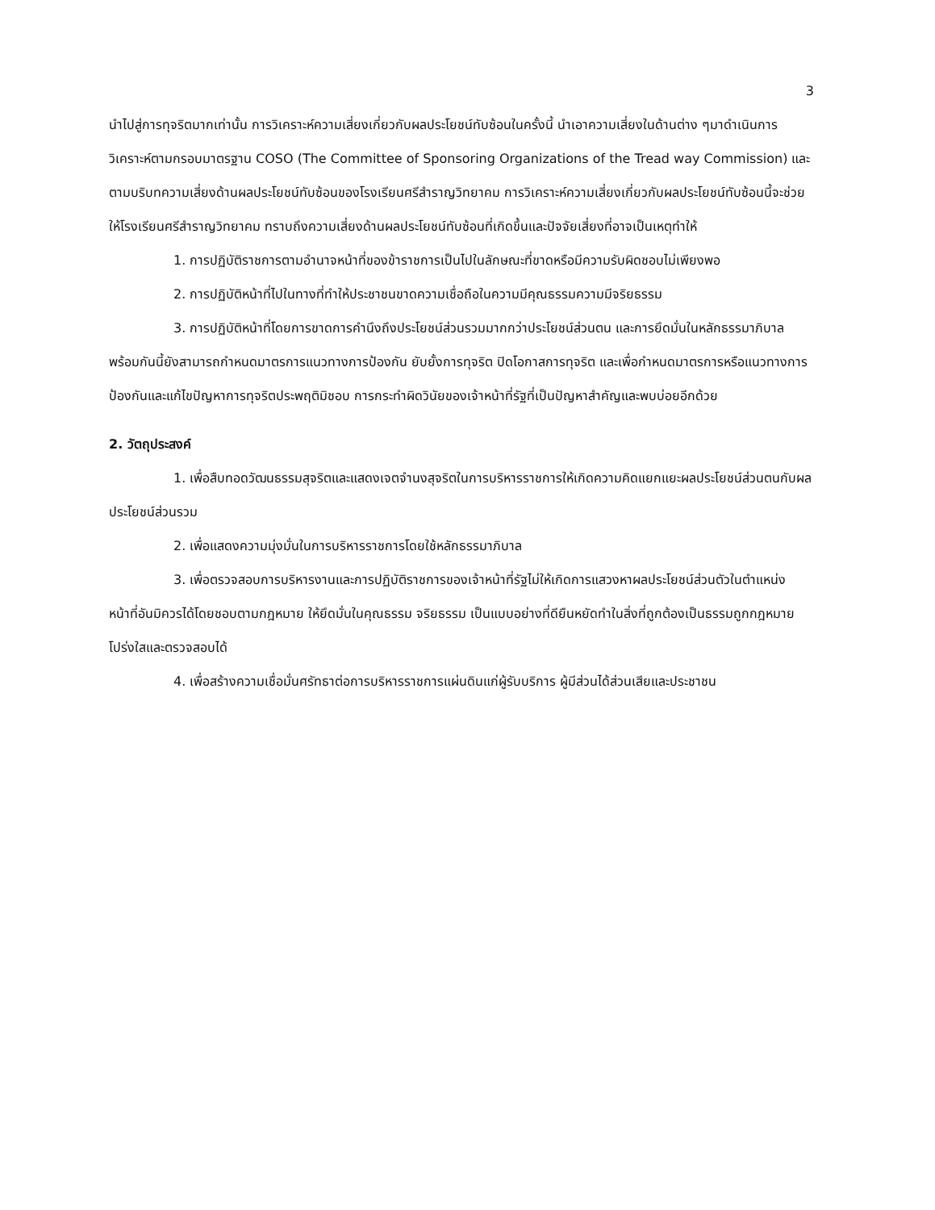3
นำไปสู่การทุจริตมากเท่านั้น การวิเคราะห์ความเสี่ยงเกี่ยวกับผลประโยชน์ทับซ้อนในครั้งนี้ นำเอาความเสี่ยงในด้านต่าง ๆมาดำเนินการวิเคราะห์ตามกรอบมาตรฐาน COSO (The Committee of Sponsoring Organizations of the Tread way Commission) และตามบริบทความเสี่ยงด้านผลประโยชน์ทับซ้อนของโรงเรียนศรีสำราญวิทยาคม การวิเคราะห์ความเสี่ยงเกี่ยวกับผลประโยชน์ทับซ้อนนี้จะช่วยให้โรงเรียนศรีสำราญวิทยาคม ทราบถึงความเสี่ยงด้านผลประโยชน์ทับซ้อนที่เกิดขึ้นและปัจจัยเสี่ยงที่อาจเป็นเหตุทำให้
1. การปฏิบัติราชการตามอำนาจหน้าที่ของข้าราชการเป็นไปในลักษณะที่ขาดหรือมีความรับผิดชอบไม่เพียงพอ
2. การปฏิบัติหน้าที่ไปในทางที่ทำให้ประชาชนขาดความเชื่อถือในความมีคุณธรรมความมีจริยธรรม
3. การปฏิบัติหน้าที่โดยการขาดการคำนึงถึงประโยชน์ส่วนรวมมากกว่าประโยชน์ส่วนตน และการยึดมั่นในหลักธรรมาภิบาล พร้อมกันนี้ยังสามารถกำหนดมาตรการแนวทางการป้องกัน ยับยั้งการทุจริต ปิดโอกาสการทุจริต และเพื่อกำหนดมาตรการหรือแนวทางการป้องกันและแก้ไขปัญหาการทุจริตประพฤติมิชอบ การกระทำผิดวินัยของเจ้าหน้าที่รัฐที่เป็นปัญหาสำคัญและพบบ่อยอีกด้วย
2. วัตถุประสงค์
1. เพื่อสืบทอดวัฒนธรรมสุจริตและแสดงเจตจำนงสุจริตในการบริหารราชการให้เกิดความคิดแยกแยะผลประโยชน์ส่วนตนกับผลประโยชน์ส่วนรวม
2. เพื่อแสดงความมุ่งมั่นในการบริหารราชการโดยใช้หลักธรรมาภิบาล
3. เพื่อตรวจสอบการบริหารงานและการปฏิบัติราชการของเจ้าหน้าที่รัฐไม่ให้เกิดการแสวงหาผลประโยชน์ส่วนตัวในตำแหน่งหน้าที่อันมิควรได้โดยชอบตามกฎหมาย ให้ยึดมั่นในคุณธรรม จริยธรรม เป็นแบบอย่างที่ดียืนหยัดทำในสิ่งที่ถูกต้องเป็นธรรมถูกกฎหมายโปร่งใสและตรวจสอบได้
4. เพื่อสร้างความเชื่อมั่นศรัทธาต่อการบริหารราชการแผ่นดินแก่ผู้รับบริการ ผู้มีส่วนได้ส่วนเสียและประชาชน